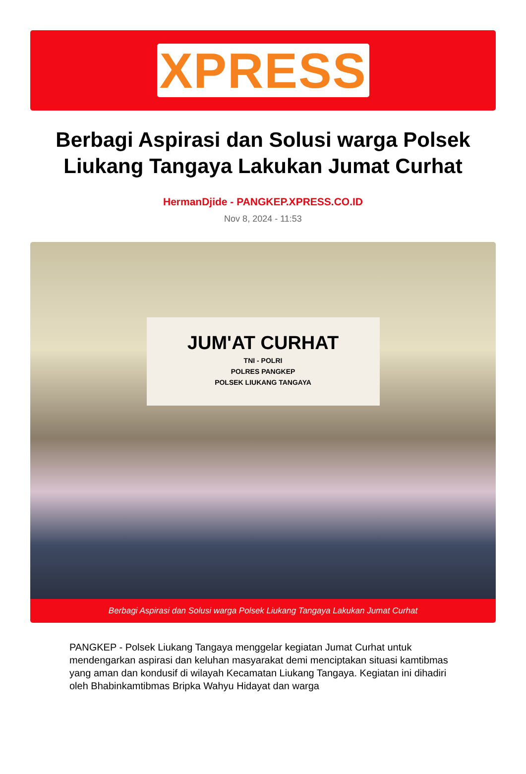XPRESS
Berbagi Aspirasi dan Solusi warga Polsek Liukang Tangaya Lakukan Jumat Curhat
HermanDjide - PANGKEP.XPRESS.CO.ID
Nov 8, 2024 - 11:53
JUM'AT CURHAT
TNI - POLRI
POLRES PANGKEP
POLSEK LIUKANG TANGAYA
Berbagi Aspirasi dan Solusi warga Polsek Liukang Tangaya Lakukan Jumat Curhat
PANGKEP - Polsek Liukang Tangaya menggelar kegiatan Jumat Curhat untuk mendengarkan aspirasi dan keluhan masyarakat demi menciptakan situasi kamtibmas yang aman dan kondusif di wilayah Kecamatan Liukang Tangaya. Kegiatan ini dihadiri oleh Bhabinkamtibmas Bripka Wahyu Hidayat dan warga